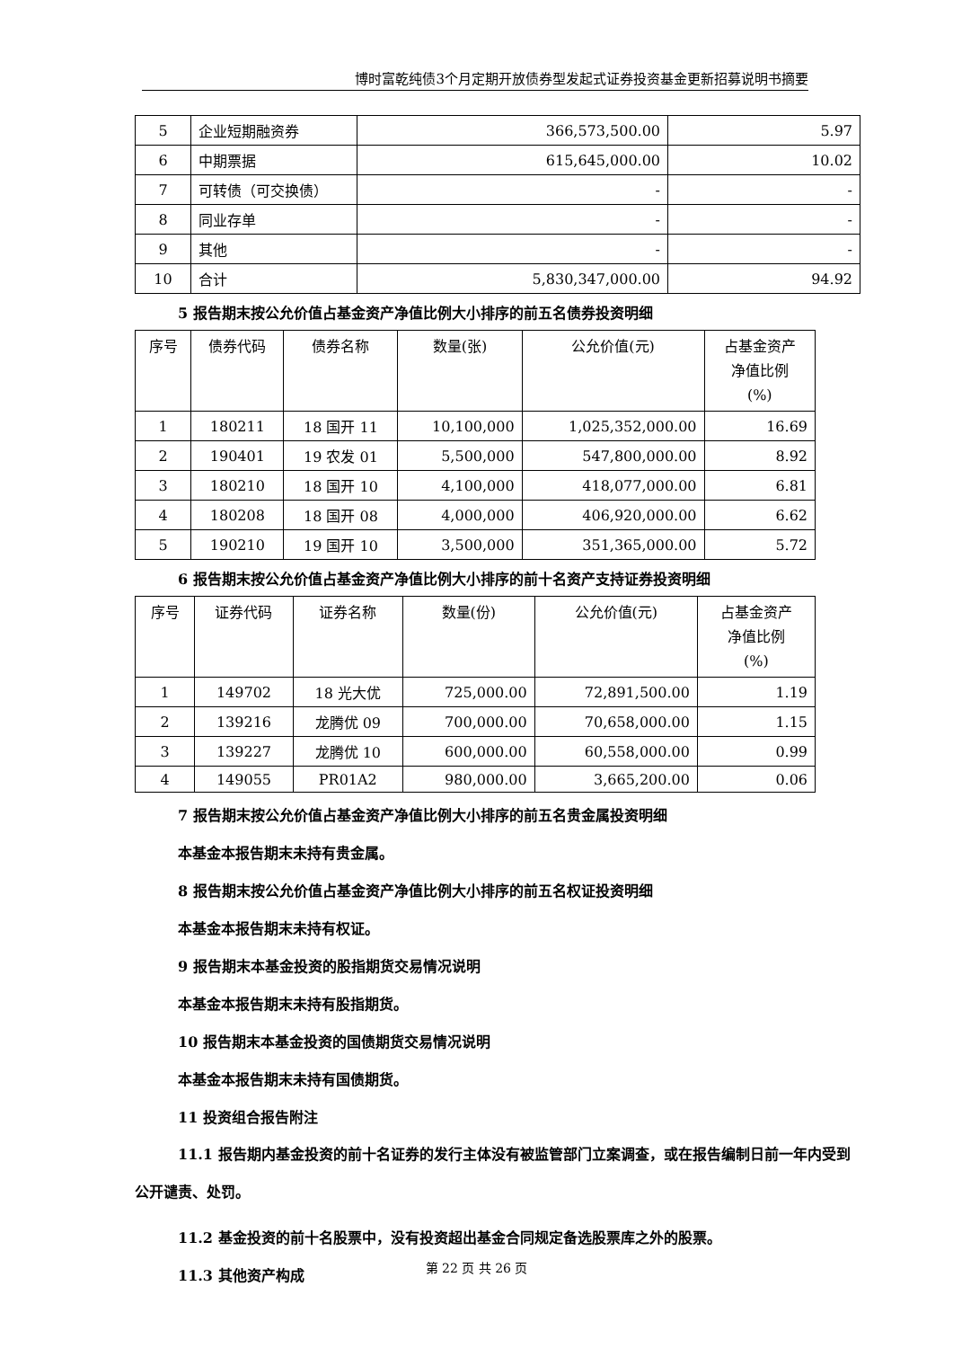博时富乾纯债3个月定期开放债券型发起式证券投资基金更新招募说明书摘要
| 5 | 企业短期融资券 | 366,573,500.00 | 5.97 |
| 6 | 中期票据 | 615,645,000.00 | 10.02 |
| 7 | 可转债（可交换债） | - | - |
| 8 | 同业存单 | - | - |
| 9 | 其他 | - | - |
| 10 | 合计 | 5,830,347,000.00 | 94.92 |
5 报告期末按公允价值占基金资产净值比例大小排序的前五名债券投资明细
| 序号 | 债券代码 | 债券名称 | 数量(张) | 公允价值(元) | 占基金资产 净值比例 (%) |
| --- | --- | --- | --- | --- | --- |
| 1 | 180211 | 18 国开 11 | 10,100,000 | 1,025,352,000.00 | 16.69 |
| 2 | 190401 | 19 农发 01 | 5,500,000 | 547,800,000.00 | 8.92 |
| 3 | 180210 | 18 国开 10 | 4,100,000 | 418,077,000.00 | 6.81 |
| 4 | 180208 | 18 国开 08 | 4,000,000 | 406,920,000.00 | 6.62 |
| 5 | 190210 | 19 国开 10 | 3,500,000 | 351,365,000.00 | 5.72 |
6 报告期末按公允价值占基金资产净值比例大小排序的前十名资产支持证券投资明细
| 序号 | 证券代码 | 证券名称 | 数量(份) | 公允价值(元) | 占基金资产 净值比例 (%) |
| --- | --- | --- | --- | --- | --- |
| 1 | 149702 | 18 光大优 | 725,000.00 | 72,891,500.00 | 1.19 |
| 2 | 139216 | 龙腾优 09 | 700,000.00 | 70,658,000.00 | 1.15 |
| 3 | 139227 | 龙腾优 10 | 600,000.00 | 60,558,000.00 | 0.99 |
| 4 | 149055 | PR01A2 | 980,000.00 | 3,665,200.00 | 0.06 |
7 报告期末按公允价值占基金资产净值比例大小排序的前五名贵金属投资明细
本基金本报告期末未持有贵金属。
8 报告期末按公允价值占基金资产净值比例大小排序的前五名权证投资明细
本基金本报告期末未持有权证。
9 报告期末本基金投资的股指期货交易情况说明
本基金本报告期末未持有股指期货。
10 报告期末本基金投资的国债期货交易情况说明
本基金本报告期末未持有国债期货。
11 投资组合报告附注
11.1 报告期内基金投资的前十名证券的发行主体没有被监管部门立案调查，或在报告编制日前一年内受到公开谴责、处罚。
11.2 基金投资的前十名股票中，没有投资超出基金合同规定备选股票库之外的股票。
11.3 其他资产构成
第 22 页 共 26 页